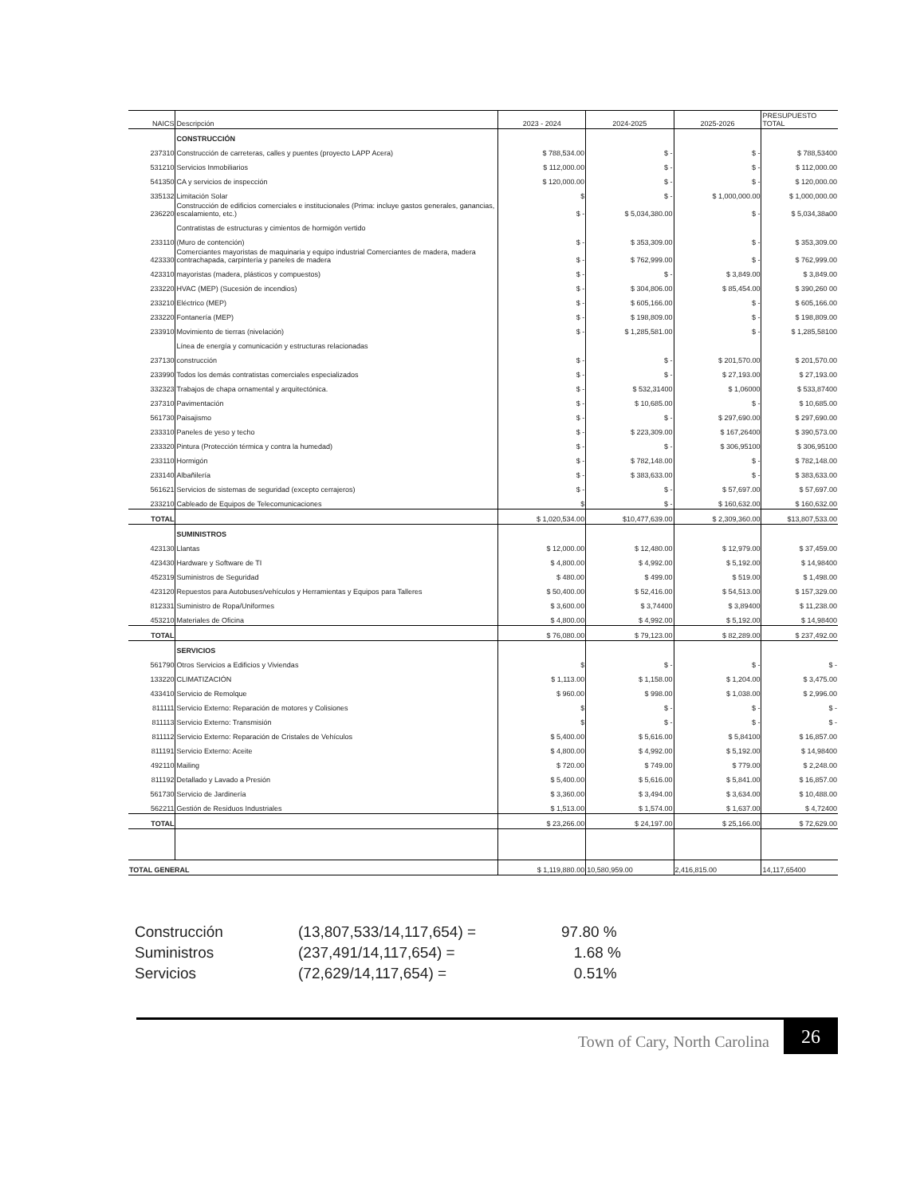| NAICS | Descripción | 2023 - 2024 | 2024-2025 | 2025-2026 | PRESUPUESTO TOTAL |
| --- | --- | --- | --- | --- | --- |
| | CONSTRUCCIÓN | | | | |
| 237310 | Construcción de carreteras, calles y puentes (proyecto LAPP Acera) | $ 788,534.00 | $ - | $ - | $ 788,53400 |
| 531210 | Servicios Inmobiliarios | $ 112,000.00 | $ - | $ - | $ 112,000.00 |
| 541350 | CA y servicios de inspección | $ 120,000.00 | $ - | $ - | $ 120,000.00 |
| 335132 | Limitación Solar | $ | $ - | $ 1,000,000.00 | $ 1,000,000.00 |
| 236220 | Construcción de edificios comerciales e institucionales (Prima: incluye gastos generales, ganancias, escalamiento, etc.) | $ - | $ 5,034,380.00 | $ - | $ 5,034,38a00 |
| | Contratistas de estructuras y cimientos de hormigón vertido | | | | |
| 233110 | (Muro de contención) | $ - | $ 353,309.00 | $ - | $ 353,309.00 |
| 423330 | Comerciantes mayoristas de maquinaria y equipo industrial Comerciantes de madera, madera contrachapada, carpintería y paneles de madera | $ - | $ 762,999.00 | $ - | $ 762,999.00 |
| 423310 | mayoristas (madera, plásticos y compuestos) | $ - | $ - | $ 3,849.00 | $ 3,849.00 |
| 233220 | HVAC (MEP) (Sucesión de incendios) | $ - | $ 304,806.00 | $ 85,454.00 | $ 390,260 00 |
| 233210 | Eléctrico (MEP) | $ - | $ 605,166.00 | $ - | $ 605,166.00 |
| 233220 | Fontanería (MEP) | $ - | $ 198,809.00 | $ - | $ 198,809.00 |
| 233910 | Movimiento de tierras (nivelación) | $ - | $ 1,285,581.00 | $ - | $ 1,285,58100 |
| | Línea de energía y comunicación y estructuras relacionadas | | | | |
| 237130 | construcción | $ - | $ - | $ 201,570.00 | $ 201,570.00 |
| 233990 | Todos los demás contratistas comerciales especializados | $ - | $ - | $ 27,193.00 | $ 27,193.00 |
| 332323 | Trabajos de chapa ornamental y arquitectónica. | $ - | $ 532,31400 | $ 1,06000 | $ 533,87400 |
| 237310 | Pavimentación | $ - | $ 10,685.00 | $ - | $ 10,685.00 |
| 561730 | Paisajismo | $ - | $ - | $ 297,690.00 | $ 297,690.00 |
| 233310 | Paneles de yeso y techo | $ - | $ 223,309.00 | $ 167,26400 | $ 390,573.00 |
| 233320 | Pintura (Protección térmica y contra la humedad) | $ - | $ - | $ 306,95100 | $ 306,95100 |
| 233110 | Hormigón | $ - | $ 782,148.00 | $ - | $ 782,148.00 |
| 233140 | Albañilería | $ - | $ 383,633.00 | $ - | $ 383,633.00 |
| 561621 | Servicios de sistemas de seguridad (excepto cerrajeros) | $ - | $ - | $ 57,697.00 | $ 57,697.00 |
| 233210 | Cableado de Equipos de Telecomunicaciones | $ | $ - | $ 160,632.00 | $ 160,632.00 |
| TOTAL | | $ 1,020,534.00 | $10,477,639.00 | $ 2,309,360.00 | $13,807,533.00 |
| | SUMINISTROS | | | | |
| 423130 | Llantas | $ 12,000.00 | $ 12,480.00 | $ 12,979.00 | $ 37,459.00 |
| 423430 | Hardware y Software de TI | $ 4,800.00 | $ 4,992.00 | $ 5,192.00 | $ 14,98400 |
| 452319 | Suministros de Seguridad | $ 480.00 | $ 499.00 | $ 519.00 | $ 1,498.00 |
| 423120 | Repuestos para Autobuses/vehículos y Herramientas y Equipos para Talleres | $ 50,400.00 | $ 52,416.00 | $ 54,513.00 | $ 157,329.00 |
| 812331 | Suministro de Ropa/Uniformes | $ 3,600.00 | $ 3,74400 | $ 3,89400 | $ 11,238.00 |
| 453210 | Materiales de Oficina | $ 4,800.00 | $ 4,992.00 | $ 5,192.00 | $ 14,98400 |
| TOTAL | | $ 76,080.00 | $ 79,123.00 | $ 82,289.00 | $ 237,492.00 |
| | SERVICIOS | | | | |
| 561790 | Otros Servicios a Edificios y Viviendas | $ | $ - | $ - | $ - |
| 133220 | CLIMATIZACIÓN | $ 1,113.00 | $ 1,158.00 | $ 1,204.00 | $ 3,475.00 |
| 433410 | Servicio de Remolque | $ 960.00 | $ 998.00 | $ 1,038.00 | $ 2,996.00 |
| 811111 | Servicio Externo: Reparación de motores y Colisiones | $ | $ - | $ - | $ - |
| 811113 | Servicio Externo: Transmisión | $ | $ - | $ - | $ - |
| 811112 | Servicio Externo: Reparación de Cristales de Vehículos | $ 5,400.00 | $ 5,616.00 | $ 5,84100 | $ 16,857.00 |
| 811191 | Servicio Externo: Aceite | $ 4,800.00 | $ 4,992.00 | $ 5,192.00 | $ 14,98400 |
| 492110 | Mailing | $ 720.00 | $ 749.00 | $ 779.00 | $ 2,248.00 |
| 811192 | Detallado y Lavado a Presión | $ 5,400.00 | $ 5,616.00 | $ 5,841.00 | $ 16,857.00 |
| 561730 | Servicio de Jardinería | $ 3,360.00 | $ 3,494.00 | $ 3,634.00 | $ 10,488.00 |
| 562211 | Gestión de Residuos Industriales | $ 1,513.00 | $ 1,574.00 | $ 1,637.00 | $ 4,72400 |
| TOTAL | | $ 23,266.00 | $ 24,197.00 | $ 25,166.00 | $ 72,629.00 |
| TOTAL GENERAL | | $ 1,119,880.00 | 10,580,959.00 | 2,416,815.00 | 14,117,65400 |
Construcción (13,807,533/14,117,654) = 97.80 %
Suministros (237,491/14,117,654) = 1.68 %
Servicios (72,629/14,117,654) = 0.51%
Town of Cary, North Carolina 26